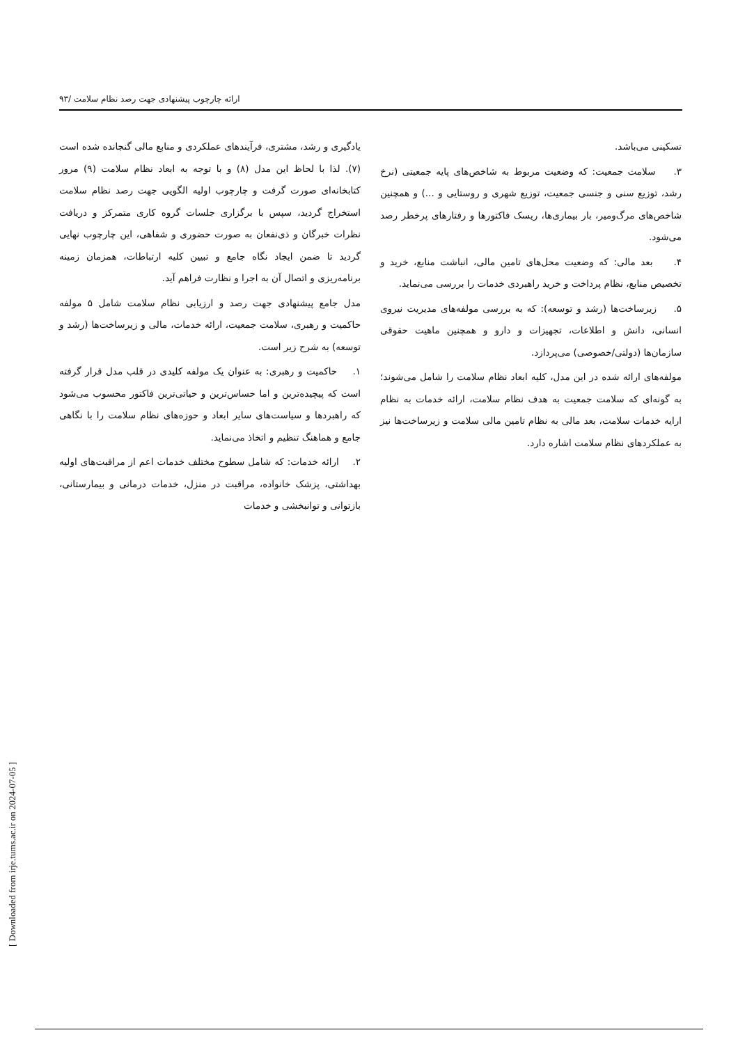ارائه چارچوب پیشنهادی جهت رصد نظام سلامت /۹۳
یادگیری و رشد، مشتری، فرآیندهای عملکردی و منابع مالی گنجانده شده است (۷). لذا با لحاظ این مدل (۸) و با توجه به ابعاد نظام سلامت (۹) مرور کتابخانه‌ای صورت گرفت و چارچوب اولیه الگویی جهت رصد نظام سلامت استخراج گردید، سپس با برگزاری جلسات گروه کاری متمرکز و دریافت نظرات خبرگان و ذی‌نفعان به صورت حضوری و شفاهی، این چارچوب نهایی گردید تا ضمن ایجاد نگاه جامع و تبیین کلیه ارتباطات، همزمان زمینه برنامه‌ریزی و اتصال آن به اجرا و نظارت فراهم آید.
مدل جامع پیشنهادی جهت رصد و ارزیابی نظام سلامت شامل ۵ مولفه حاکمیت و رهبری، سلامت جمعیت، ارائه خدمات، مالی و زیرساخت‌ها (رشد و توسعه) به شرح زیر است.
۱. حاکمیت و رهبری: به عنوان یک مولفه کلیدی در قلب مدل قرار گرفته است که پیچیده‌ترین و اما حساس‌ترین و حیاتی‌ترین فاکتور محسوب می‌شود که راهبردها و سیاست‌های سایر ابعاد و حوزه‌های نظام سلامت را با نگاهی جامع و هماهنگ تنظیم و اتخاذ می‌نماید.
۲. ارائه خدمات: که شامل سطوح مختلف خدمات اعم از مراقبت‌های اولیه بهداشتی، پزشک خانواده، مراقبت در منزل، خدمات درمانی و بیمارستانی، بازتوانی و توانبخشی و خدمات
تسکینی می‌باشد.
۳. سلامت جمعیت: که وضعیت مربوط به شاخص‌های پایه جمعیتی (نرخ رشد، توزیع سنی و جنسی جمعیت، توزیع شهری و روستایی و ...) و همچنین شاخص‌های مرگ‌ومیر، بار بیماری‌ها، ریسک فاکتورها و رفتارهای پرخطر رصد می‌شود.
۴. بعد مالی: که وضعیت محل‌های تامین مالی، انباشت منابع، خرید و تخصیص منابع، نظام پرداخت و خرید راهبردی خدمات را بررسی می‌نماید.
۵. زیرساخت‌ها (رشد و توسعه): که به بررسی مولفه‌های مدیریت نیروی انسانی، دانش و اطلاعات، تجهیزات و دارو و همچنین ماهیت حقوقی سازمان‌ها (دولتی/خصوصی) می‌پردازد.
مولفه‌های ارائه شده در این مدل، کلیه ابعاد نظام سلامت را شامل می‌شوند؛ به گونه‌ای که سلامت جمعیت به هدف نظام سلامت، ارائه خدمات به نظام ارایه خدمات سلامت، بعد مالی به نظام تامین مالی سلامت و زیرساخت‌ها نیز به عملکردهای نظام سلامت اشاره دارد.
[ Downloaded from irje.tums.ac.ir on 2024-07-05 ]